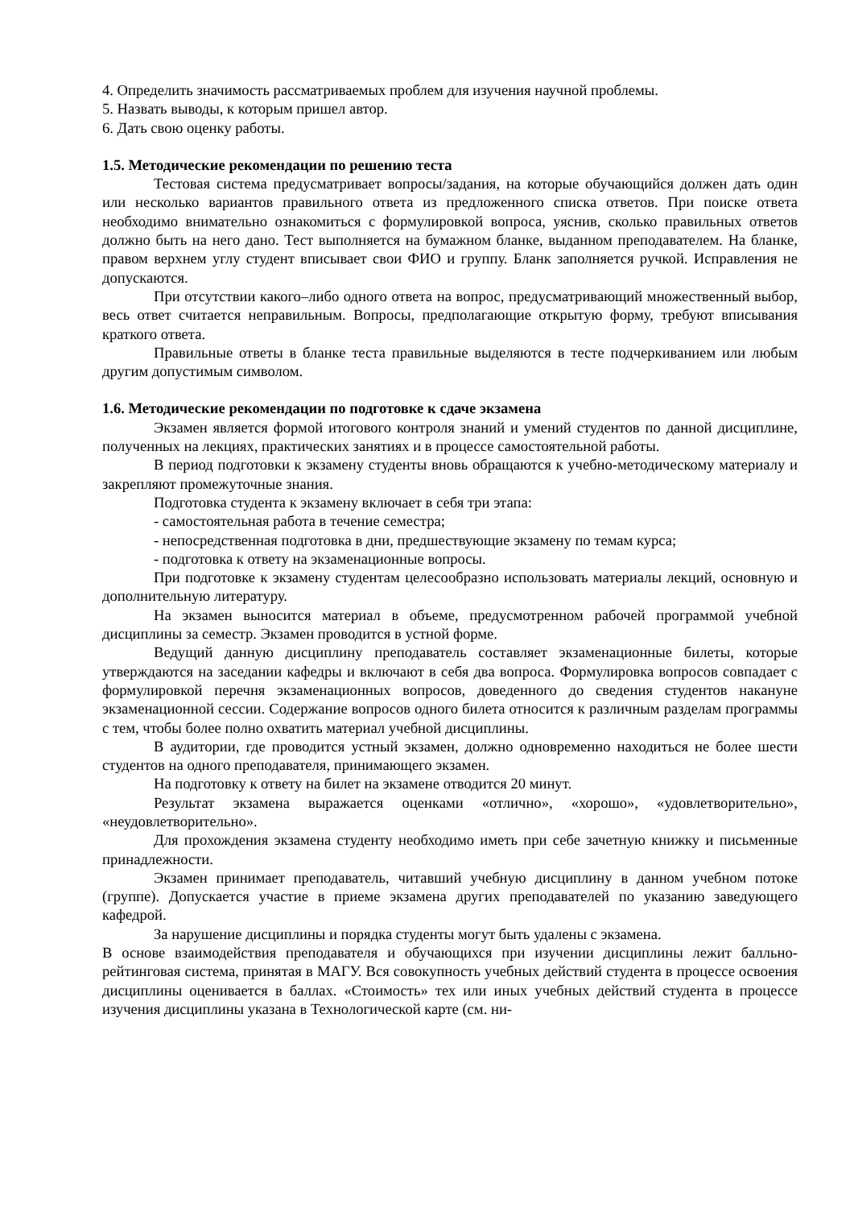4. Определить значимость рассматриваемых проблем для изучения научной проблемы.
5. Назвать выводы, к которым пришел автор.
6. Дать свою оценку работы.
1.5. Методические рекомендации по решению теста
Тестовая система предусматривает вопросы/задания, на которые обучающийся должен дать один или несколько вариантов правильного ответа из предложенного списка ответов. При поиске ответа необходимо внимательно ознакомиться с формулировкой вопроса, уяснив, сколько правильных ответов должно быть на него дано. Тест выполняется на бумажном бланке, выданном преподавателем. На бланке, правом верхнем углу студент вписывает свои ФИО и группу. Бланк заполняется ручкой. Исправления не допускаются.
При отсутствии какого–либо одного ответа на вопрос, предусматривающий множественный выбор, весь ответ считается неправильным. Вопросы, предполагающие открытую форму, требуют вписывания краткого ответа.
Правильные ответы в бланке теста правильные выделяются в тесте подчеркиванием или любым другим допустимым символом.
1.6. Методические рекомендации по подготовке к сдаче экзамена
Экзамен является формой итогового контроля знаний и умений студентов по данной дисциплине, полученных на лекциях, практических занятиях и в процессе самостоятельной работы.
В период подготовки к экзамену студенты вновь обращаются к учебно-методическому материалу и закрепляют промежуточные знания.
Подготовка студента к экзамену включает в себя три этапа:
- самостоятельная работа в течение семестра;
- непосредственная подготовка в дни, предшествующие экзамену по темам курса;
- подготовка к ответу на экзаменационные вопросы.
При подготовке к экзамену студентам целесообразно использовать материалы лекций, основную и дополнительную литературу.
На экзамен выносится материал в объеме, предусмотренном рабочей программой учебной дисциплины за семестр. Экзамен проводится в устной форме.
Ведущий данную дисциплину преподаватель составляет экзаменационные билеты, которые утверждаются на заседании кафедры и включают в себя два вопроса. Формулировка вопросов совпадает с формулировкой перечня экзаменационных вопросов, доведенного до сведения студентов накануне экзаменационной сессии. Содержание вопросов одного билета относится к различным разделам программы с тем, чтобы более полно охватить материал учебной дисциплины.
В аудитории, где проводится устный экзамен, должно одновременно находиться не более шести студентов на одного преподавателя, принимающего экзамен.
На подготовку к ответу на билет на экзамене отводится 20 минут.
Результат экзамена выражается оценками «отлично», «хорошо», «удовлетворительно», «неудовлетворительно».
Для прохождения экзамена студенту необходимо иметь при себе зачетную книжку и письменные принадлежности.
Экзамен принимает преподаватель, читавший учебную дисциплину в данном учебном потоке (группе). Допускается участие в приеме экзамена других преподавателей по указанию заведующего кафедрой.
За нарушение дисциплины и порядка студенты могут быть удалены с экзамена.
В основе взаимодействия преподавателя и обучающихся при изучении дисциплины лежит балльно-рейтинговая система, принятая в МАГУ. Вся совокупность учебных действий студента в процессе освоения дисциплины оценивается в баллах. «Стоимость» тех или иных учебных действий студента в процессе изучения дисциплины указана в Технологической карте (см. ни-